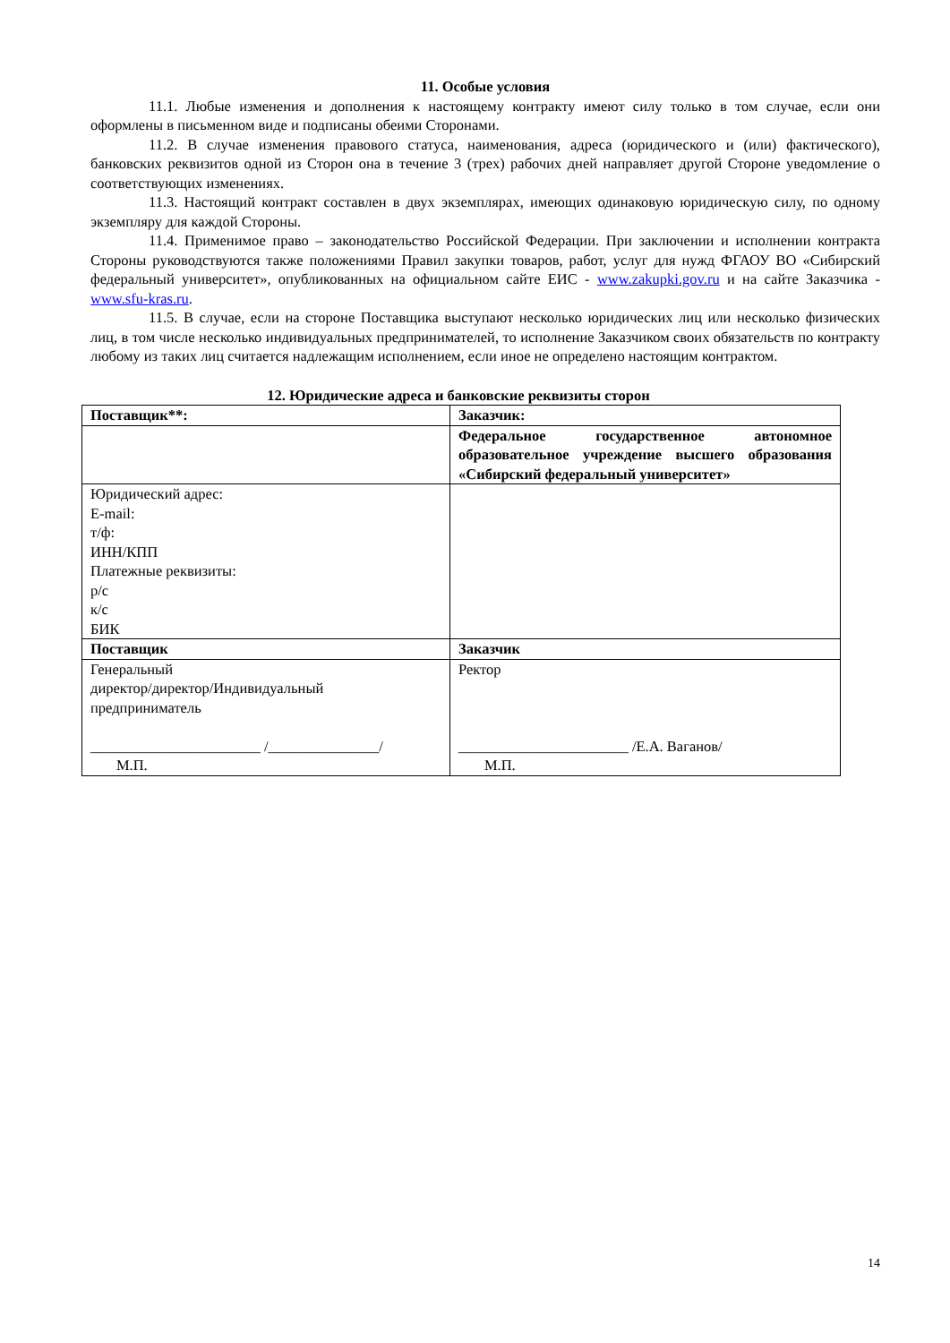11. Особые условия
11.1. Любые изменения и дополнения к настоящему контракту имеют силу только в том случае, если они оформлены в письменном виде и подписаны обеими Сторонами.
11.2. В случае изменения правового статуса, наименования, адреса (юридического и (или) фактического), банковских реквизитов одной из Сторон она в течение 3 (трех) рабочих дней направляет другой Стороне уведомление о соответствующих изменениях.
11.3. Настоящий контракт составлен в двух экземплярах, имеющих одинаковую юридическую силу, по одному экземпляру для каждой Стороны.
11.4. Применимое право – законодательство Российской Федерации. При заключении и исполнении контракта Стороны руководствуются также положениями Правил закупки товаров, работ, услуг для нужд ФГАОУ ВО «Сибирский федеральный университет», опубликованных на официальном сайте ЕИС - www.zakupki.gov.ru и на сайте Заказчика - www.sfu-kras.ru.
11.5. В случае, если на стороне Поставщика выступают несколько юридических лиц или несколько физических лиц, в том числе несколько индивидуальных предпринимателей, то исполнение Заказчиком своих обязательств по контракту любому из таких лиц считается надлежащим исполнением, если иное не определено настоящим контрактом.
12. Юридические адреса и банковские реквизиты сторон
| Поставщик**: | Заказчик: |
| | Федеральное государственное автономное образовательное учреждение высшего образования «Сибирский федеральный университет» |
| Юридический адрес: E-mail: т/ф: ИНН/КПП Платежные реквизиты: р/с к/с БИК | |
| Поставщик | Заказчик |
| Генеральный директор/директор/Индивидуальный предприниматель _______________________ /_______________/ М.П. | Ректор _______________________ /Е.А. Ваганов/ М.П. |
14